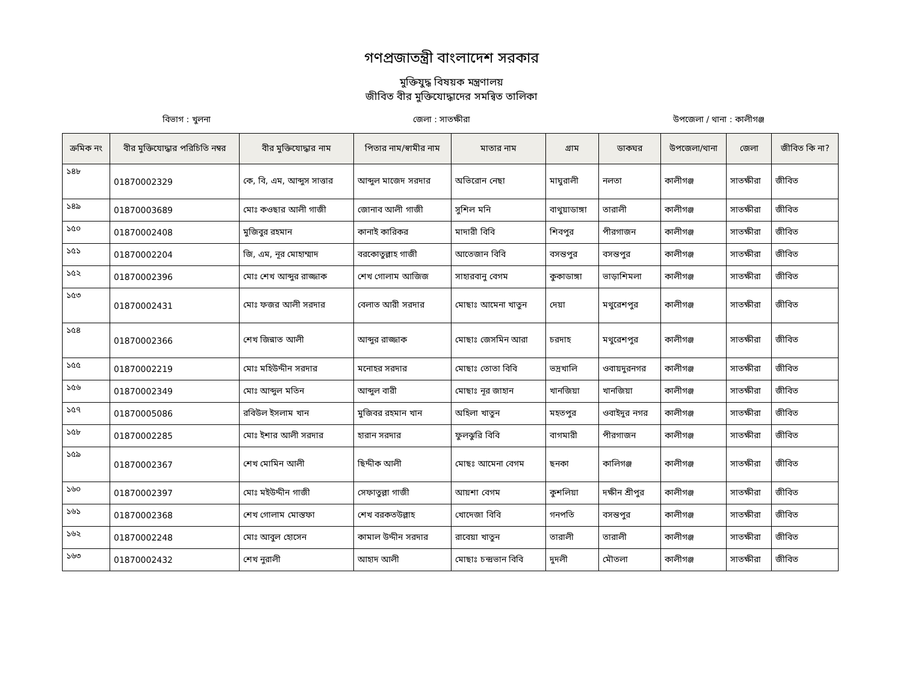গণপ্রজাতন্ত্রী বাংলাদেশ সরকার
মুক্তিযুদ্ধ বিষয়ক মন্ত্রণালয়
জীবিত বীর মুক্তিযোদ্ধাদের সমন্বিত তালিকা
বিভাগ : খুলনা জেলা : সাতক্ষীরা উপজেলা / থানা : কালীগঞ্জ
| ক্রমিক নং | বীর মুক্তিযোদ্ধার পরিচিতি নম্বর | বীর মুক্তিযোদ্ধার নাম | পিতার নাম/স্বামীর নাম | মাতার নাম | গ্রাম | ডাকঘর | উপজেলা/থানা | জেলা | জীবিত কি না? |
| --- | --- | --- | --- | --- | --- | --- | --- | --- | --- |
| ১৪৮ | 01870002329 | কে, বি, এম, আব্দুস সাত্তার | আব্দুল মাজেদ সরদার | অভিরোন নেছা | মাঘুরালী | নলতা | কালীগঞ্জ | সাতক্ষীরা | জীবিত |
| ১৪৯ | 01870003689 | মোঃ কওছার আলী গাজী | জোনাব আলী গাজী | সুশিল মনি | বাথুয়াডাঙ্গা | তারালী | কালীগঞ্জ | সাতক্ষীরা | জীবিত |
| ১৫০ | 01870002408 | মুজিবুর রহমান | কানাই কারিকর | মাদারী বিবি | শিবপুর | পীরগাজন | কালীগঞ্জ | সাতক্ষীরা | জীবিত |
| ১৫১ | 01870002204 | জি, এম, নূর মোহাম্মাদ | বরকোতুল্লাহ গাজী | আতেজান বিবি | বসন্তপুর | বসন্তপুর | কালীগঞ্জ | সাতক্ষীরা | জীবিত |
| ১৫২ | 01870002396 | মোঃ শেখ আব্দুর রাজ্জাক | শেখ গোলাম আজিজ | সাহারবানু বেগম | কুকাডাঙ্গা | ভাড়াশিমলা | কালীগঞ্জ | সাতক্ষীরা | জীবিত |
| ১৫৩ | 01870002431 | মোঃ ফজর আলী সরদার | বেলাত আরী সরদার | মোছাঃ আমেনা খাতুন | দেয়া | মথুরেশপুর | কালীগঞ্জ | সাতক্ষীরা | জীবিত |
| ১৫৪ | 01870002366 | শেখ জিন্নাত আলী | আব্দুর রাজ্জাক | মোছাঃ জেসমিন আরা | চরদাহ | মথুরেশপুর | কালীগঞ্জ | সাতক্ষীরা | জীবিত |
| ১৫৫ | 01870002219 | মোঃ মহিউদ্দীন সরদার | মনোহর সরদার | মোছাঃ তোতা বিবি | ভদ্রখালি | ওবায়দুরনগর | কালীগঞ্জ | সাতক্ষীরা | জীবিত |
| ১৫৬ | 01870002349 | মোঃ আব্দুল মতিন | আব্দুল বারী | মোছাঃ নূর জাহান | খানজিয়া | খানজিয়া | কালীগঞ্জ | সাতক্ষীরা | জীবিত |
| ১৫৭ | 01870005086 | রবিউল ইসলাম খান | মুজিবর রহমান খান | অহিলা খাতুন | মহতপুর | ওবাইদুর নগর | কালীগঞ্জ | সাতক্ষীরা | জীবিত |
| ১৫৮ | 01870002285 | মোঃ ইশার আলী সরদার | হারান সরদার | ফুলঝুরি বিবি | বাগমারী | পীরগাজন | কালীগঞ্জ | সাতক্ষীরা | জীবিত |
| ১৫৯ | 01870002367 | শেখ মোমিন আলী | ছিদ্দীক আলী | মোছঃ আমেনা বেগম | ছনকা | কালিগঞ্জ | কালীগঞ্জ | সাতক্ষীরা | জীবিত |
| ১৬০ | 01870002397 | মোঃ মইউদ্দীন গাজী | সেফাতুল্লা গাজী | আয়শা বেগম | কুশলিয়া | দক্ষীন শ্রীপুর | কালীগঞ্জ | সাতক্ষীরা | জীবিত |
| ১৬১ | 01870002368 | শেখ গোলাম মোস্তফা | শেখ বরকতউল্লাহ | খোদেজা বিবি | গনপতি | বসন্তপুর | কালীগঞ্জ | সাতক্ষীরা | জীবিত |
| ১৬২ | 01870002248 | মোঃ আবুল হোসেন | কামাল উদ্দীন সরদার | রাবেয়া খাতুন | তারালী | তারালী | কালীগঞ্জ | সাতক্ষীরা | জীবিত |
| ১৬৩ | 01870002432 | শেখ নুরালী | আহাদ আলী | মোছাঃ চন্দ্রভান বিবি | দুদলী | মৌতলা | কালীগঞ্জ | সাতক্ষীরা | জীবিত |